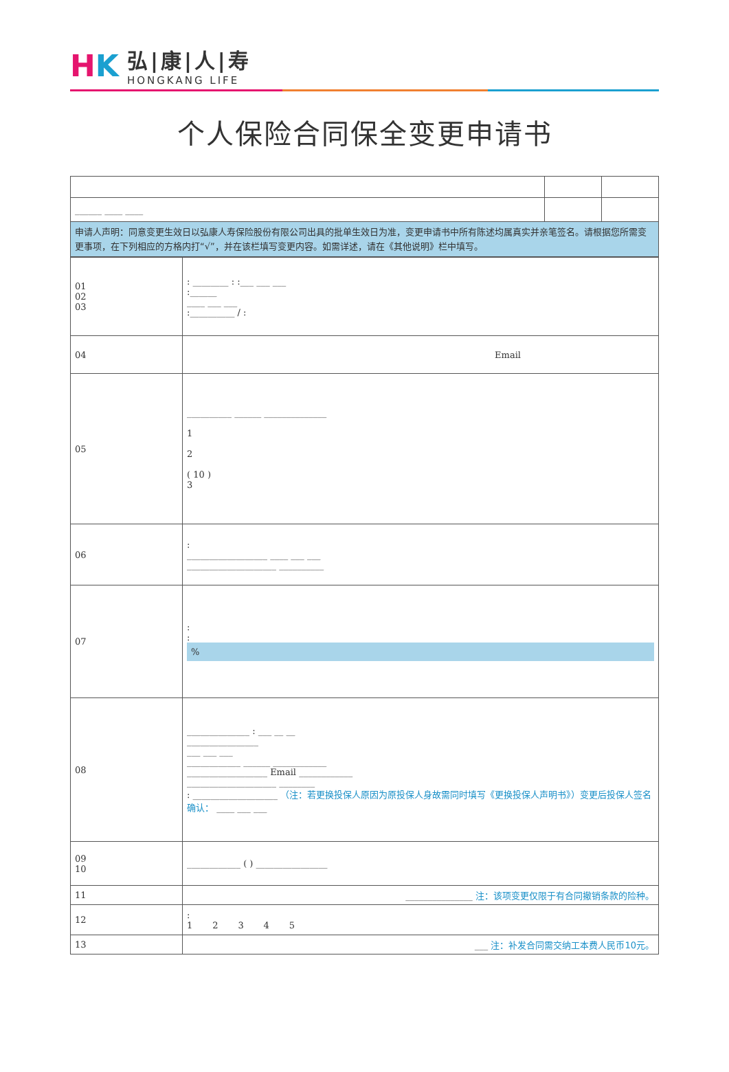H K
弘|康|人|寿
HONGKANG LIFE
个人保险合同保全变更申请书
| ______ ____ ____ | | |
| 申请人声明：同意变更生效日以弘康人寿保险股份有限公司出具的批单生效日为准，变更申请书中所有陈述均属真实并亲笔签名。请根据您所需变更事项，在下列相应的方格内打“√”，并在该栏填写变更内容。如需详述，请在《其他说明》栏中填写。 | | |
| 01 02 03 | : ________ : :___ ___ ___ :______ ____ ___ ___ :__________ / : |
| 04 | Email |
| 05 | __________ ______ ______________ 1 2 ( 10 ) 3 |
| 06 | : __________________ ____ ___ ___ ____________________ __________ |
| 07 | : : % |
| 08 | ______________ : ___ __ __ ________________ ___ ___ ___ ____________ ______ ____________ __________________ Email ____________ ____________________ ________ : ___________________ （注：若更换投保人原因为原投保人身故需同时填写《更换投保人声明书》）变更后投保人签名确认： ____ ___ ___ |
| 09 10 | ____________ ( ) ________________ |
| 11 | _______________ 注：该项变更仅限于有合同撤销条款的险种。 |
| 12 | : 1 2 3 4 5 |
| 13 | ___ 注：补发合同需交纳工本费人民币10元。 |